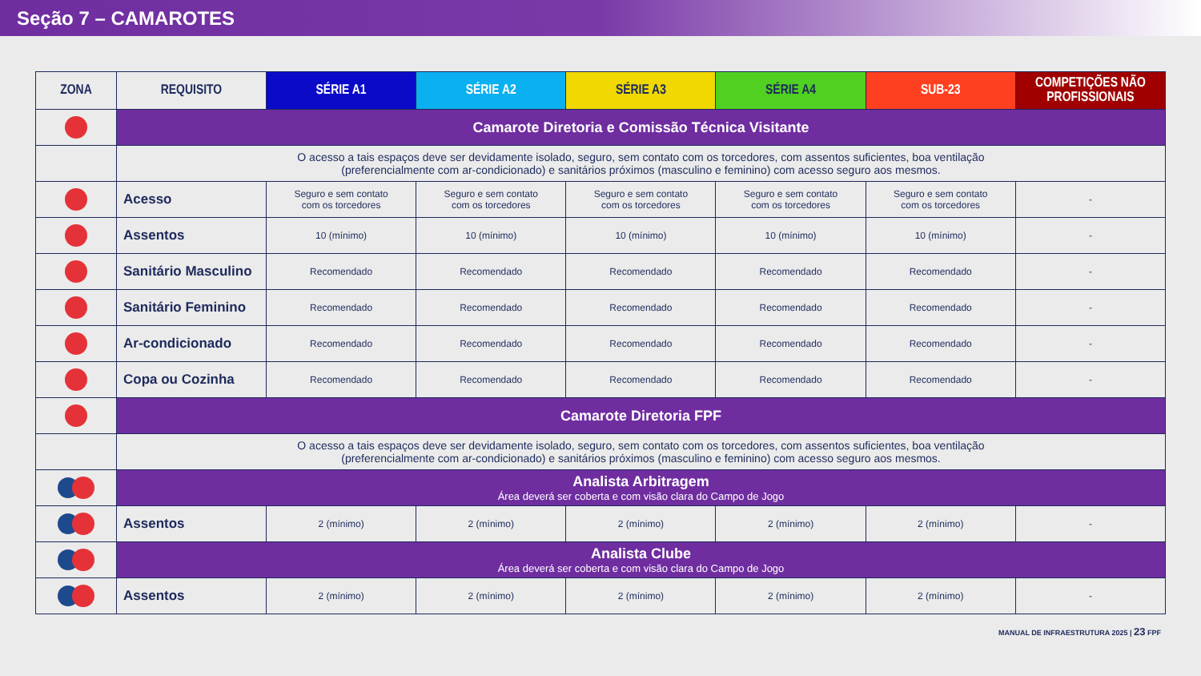Seção 7 – CAMAROTES
| ZONA | REQUISITO | SÉRIE A1 | SÉRIE A2 | SÉRIE A3 | SÉRIE A4 | SUB-23 | COMPETIÇÕES NÃO PROFISSIONAIS |
| --- | --- | --- | --- | --- | --- | --- | --- |
| | Camarote Diretoria e Comissão Técnica Visitante | | | | | | |
| | O acesso a tais espaços deve ser devidamente isolado, seguro, sem contato com os torcedores, com assentos suficientes, boa ventilação (preferencialmente com ar-condicionado) e sanitários próximos (masculino e feminino) com acesso seguro aos mesmos. | | | | | | |
| | Acesso | Seguro e sem contato com os torcedores | Seguro e sem contato com os torcedores | Seguro e sem contato com os torcedores | Seguro e sem contato com os torcedores | Seguro e sem contato com os torcedores | - |
| | Assentos | 10 (mínimo) | 10 (mínimo) | 10 (mínimo) | 10 (mínimo) | 10 (mínimo) | - |
| | Sanitário Masculino | Recomendado | Recomendado | Recomendado | Recomendado | Recomendado | - |
| | Sanitário Feminino | Recomendado | Recomendado | Recomendado | Recomendado | Recomendado | - |
| | Ar-condicionado | Recomendado | Recomendado | Recomendado | Recomendado | Recomendado | - |
| | Copa ou Cozinha | Recomendado | Recomendado | Recomendado | Recomendado | Recomendado | - |
| | Camarote Diretoria FPF | | | | | | |
| | O acesso a tais espaços deve ser devidamente isolado, seguro, sem contato com os torcedores, com assentos suficientes, boa ventilação (preferencialmente com ar-condicionado) e sanitários próximos (masculino e feminino) com acesso seguro aos mesmos. | | | | | | |
| | Analista Arbitragem Área deverá ser coberta e com visão clara do Campo de Jogo | | | | | | |
| | Assentos | 2 (mínimo) | 2 (mínimo) | 2 (mínimo) | 2 (mínimo) | 2 (mínimo) | - |
| | Analista Clube Área deverá ser coberta e com visão clara do Campo de Jogo | | | | | | |
| | Assentos | 2 (mínimo) | 2 (mínimo) | 2 (mínimo) | 2 (mínimo) | 2 (mínimo) | - |
MANUAL DE INFRAESTRUTURA 2025 | 23 FPF